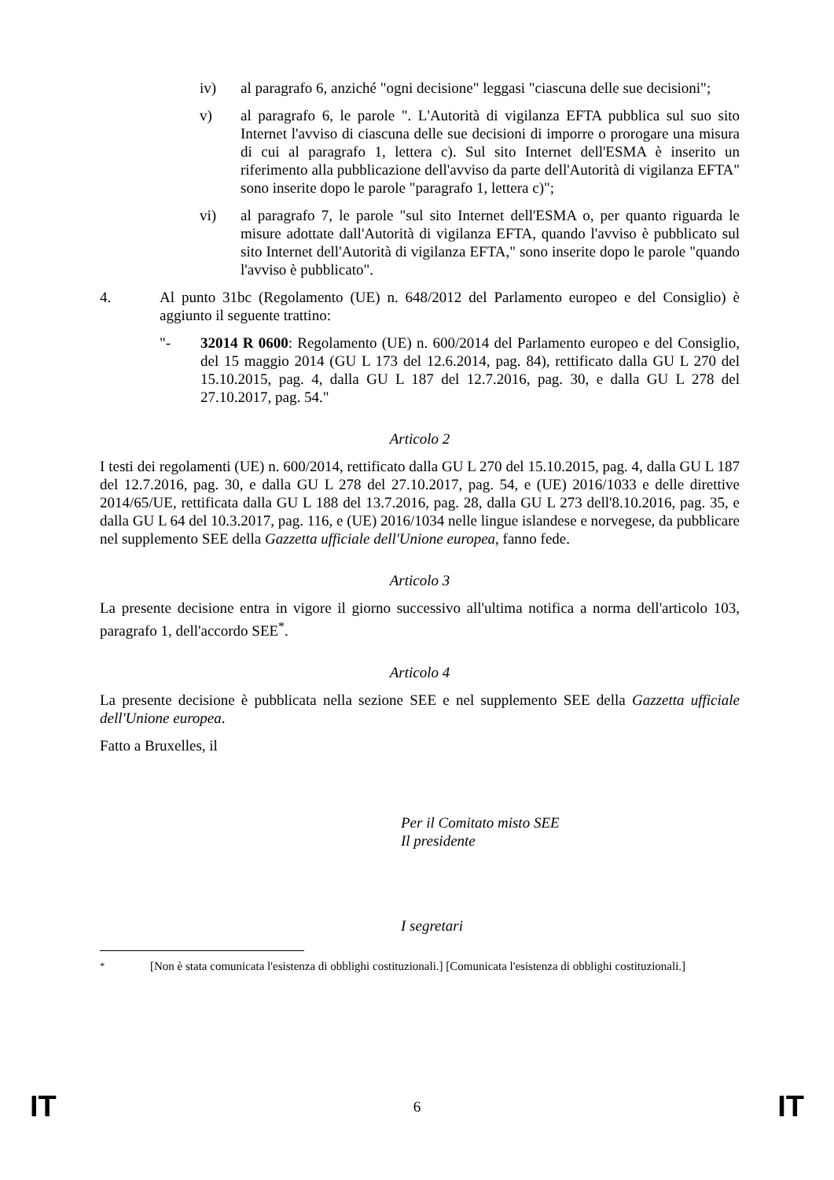iv) al paragrafo 6, anziché "ogni decisione" leggasi "ciascuna delle sue decisioni";
v) al paragrafo 6, le parole ". L'Autorità di vigilanza EFTA pubblica sul suo sito Internet l'avviso di ciascuna delle sue decisioni di imporre o prorogare una misura di cui al paragrafo 1, lettera c). Sul sito Internet dell'ESMA è inserito un riferimento alla pubblicazione dell'avviso da parte dell'Autorità di vigilanza EFTA" sono inserite dopo le parole "paragrafo 1, lettera c)";
vi) al paragrafo 7, le parole "sul sito Internet dell'ESMA o, per quanto riguarda le misure adottate dall'Autorità di vigilanza EFTA, quando l'avviso è pubblicato sul sito Internet dell'Autorità di vigilanza EFTA," sono inserite dopo le parole "quando l'avviso è pubblicato".
4. Al punto 31bc (Regolamento (UE) n. 648/2012 del Parlamento europeo e del Consiglio) è aggiunto il seguente trattino:
"- 32014 R 0600: Regolamento (UE) n. 600/2014 del Parlamento europeo e del Consiglio, del 15 maggio 2014 (GU L 173 del 12.6.2014, pag. 84), rettificato dalla GU L 270 del 15.10.2015, pag. 4, dalla GU L 187 del 12.7.2016, pag. 30, e dalla GU L 278 del 27.10.2017, pag. 54."
Articolo 2
I testi dei regolamenti (UE) n. 600/2014, rettificato dalla GU L 270 del 15.10.2015, pag. 4, dalla GU L 187 del 12.7.2016, pag. 30, e dalla GU L 278 del 27.10.2017, pag. 54, e (UE) 2016/1033 e delle direttive 2014/65/UE, rettificata dalla GU L 188 del 13.7.2016, pag. 28, dalla GU L 273 dell'8.10.2016, pag. 35, e dalla GU L 64 del 10.3.2017, pag. 116, e (UE) 2016/1034 nelle lingue islandese e norvegese, da pubblicare nel supplemento SEE della Gazzetta ufficiale dell'Unione europea, fanno fede.
Articolo 3
La presente decisione entra in vigore il giorno successivo all'ultima notifica a norma dell'articolo 103, paragrafo 1, dell'accordo SEE<sup>*</sup>.
Articolo 4
La presente decisione è pubblicata nella sezione SEE e nel supplemento SEE della Gazzetta ufficiale dell'Unione europea.
Fatto a Bruxelles, il
Per il Comitato misto SEE
Il presidente
I segretari
<sup>*</sup> [Non è stata comunicata l'esistenza di obblighi costituzionali.] [Comunicata l'esistenza di obblighi costituzionali.]
IT 6 IT